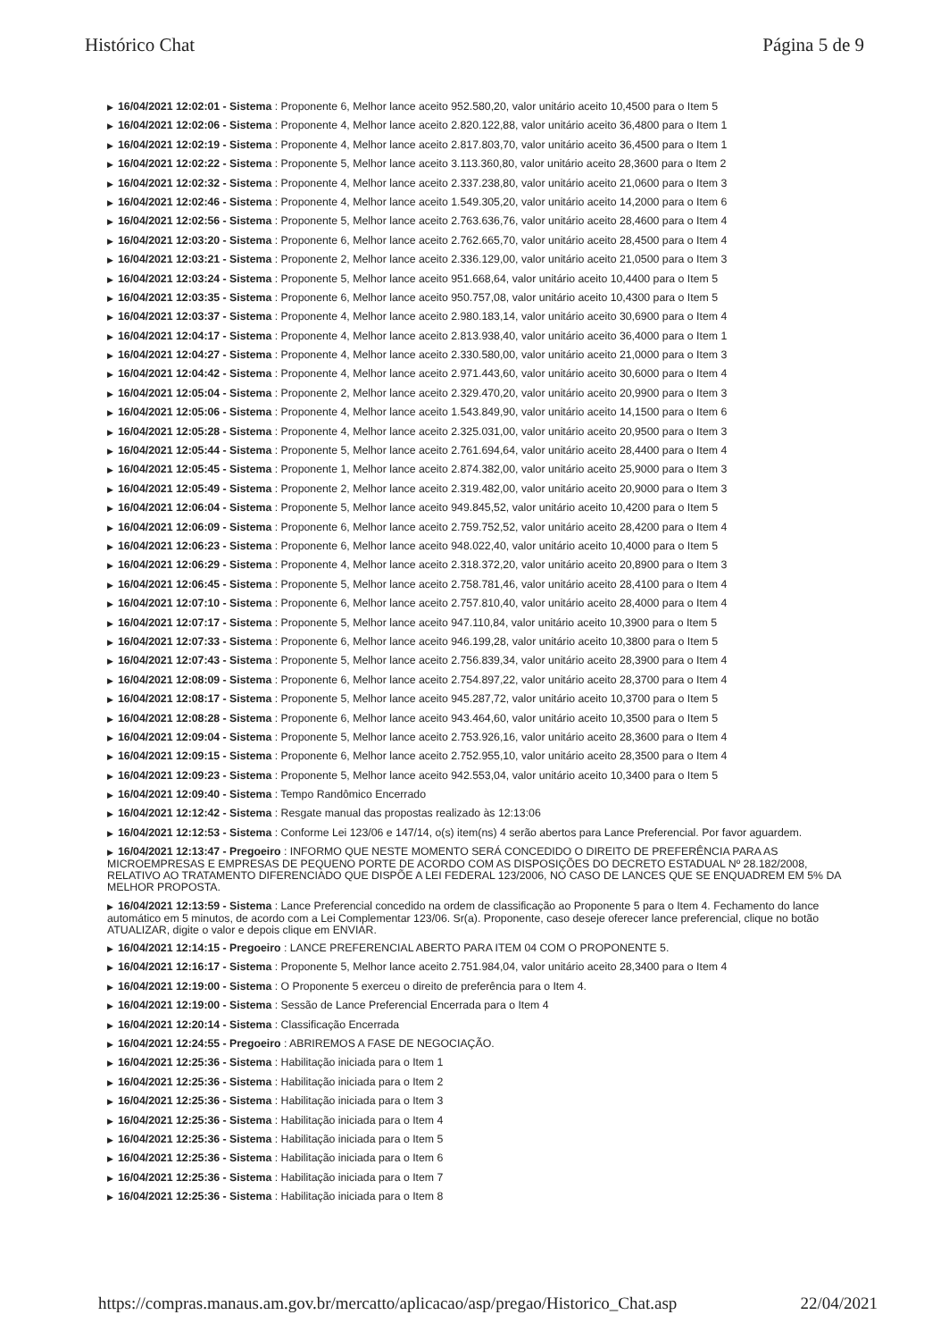Histórico Chat Página 5 de 9
▶ 16/04/2021 12:02:01 - Sistema : Proponente 6, Melhor lance aceito 952.580,20, valor unitário aceito 10,4500 para o Item 5
▶ 16/04/2021 12:02:06 - Sistema : Proponente 4, Melhor lance aceito 2.820.122,88, valor unitário aceito 36,4800 para o Item 1
▶ 16/04/2021 12:02:19 - Sistema : Proponente 4, Melhor lance aceito 2.817.803,70, valor unitário aceito 36,4500 para o Item 1
▶ 16/04/2021 12:02:22 - Sistema : Proponente 5, Melhor lance aceito 3.113.360,80, valor unitário aceito 28,3600 para o Item 2
▶ 16/04/2021 12:02:32 - Sistema : Proponente 4, Melhor lance aceito 2.337.238,80, valor unitário aceito 21,0600 para o Item 3
▶ 16/04/2021 12:02:46 - Sistema : Proponente 4, Melhor lance aceito 1.549.305,20, valor unitário aceito 14,2000 para o Item 6
▶ 16/04/2021 12:02:56 - Sistema : Proponente 5, Melhor lance aceito 2.763.636,76, valor unitário aceito 28,4600 para o Item 4
▶ 16/04/2021 12:03:20 - Sistema : Proponente 6, Melhor lance aceito 2.762.665,70, valor unitário aceito 28,4500 para o Item 4
▶ 16/04/2021 12:03:21 - Sistema : Proponente 2, Melhor lance aceito 2.336.129,00, valor unitário aceito 21,0500 para o Item 3
▶ 16/04/2021 12:03:24 - Sistema : Proponente 5, Melhor lance aceito 951.668,64, valor unitário aceito 10,4400 para o Item 5
▶ 16/04/2021 12:03:35 - Sistema : Proponente 6, Melhor lance aceito 950.757,08, valor unitário aceito 10,4300 para o Item 5
▶ 16/04/2021 12:03:37 - Sistema : Proponente 4, Melhor lance aceito 2.980.183,14, valor unitário aceito 30,6900 para o Item 4
▶ 16/04/2021 12:04:17 - Sistema : Proponente 4, Melhor lance aceito 2.813.938,40, valor unitário aceito 36,4000 para o Item 1
▶ 16/04/2021 12:04:27 - Sistema : Proponente 4, Melhor lance aceito 2.330.580,00, valor unitário aceito 21,0000 para o Item 3
▶ 16/04/2021 12:04:42 - Sistema : Proponente 4, Melhor lance aceito 2.971.443,60, valor unitário aceito 30,6000 para o Item 4
▶ 16/04/2021 12:05:04 - Sistema : Proponente 2, Melhor lance aceito 2.329.470,20, valor unitário aceito 20,9900 para o Item 3
▶ 16/04/2021 12:05:06 - Sistema : Proponente 4, Melhor lance aceito 1.543.849,90, valor unitário aceito 14,1500 para o Item 6
▶ 16/04/2021 12:05:28 - Sistema : Proponente 4, Melhor lance aceito 2.325.031,00, valor unitário aceito 20,9500 para o Item 3
▶ 16/04/2021 12:05:44 - Sistema : Proponente 5, Melhor lance aceito 2.761.694,64, valor unitário aceito 28,4400 para o Item 4
▶ 16/04/2021 12:05:45 - Sistema : Proponente 1, Melhor lance aceito 2.874.382,00, valor unitário aceito 25,9000 para o Item 3
▶ 16/04/2021 12:05:49 - Sistema : Proponente 2, Melhor lance aceito 2.319.482,00, valor unitário aceito 20,9000 para o Item 3
▶ 16/04/2021 12:06:04 - Sistema : Proponente 5, Melhor lance aceito 949.845,52, valor unitário aceito 10,4200 para o Item 5
▶ 16/04/2021 12:06:09 - Sistema : Proponente 6, Melhor lance aceito 2.759.752,52, valor unitário aceito 28,4200 para o Item 4
▶ 16/04/2021 12:06:23 - Sistema : Proponente 6, Melhor lance aceito 948.022,40, valor unitário aceito 10,4000 para o Item 5
▶ 16/04/2021 12:06:29 - Sistema : Proponente 4, Melhor lance aceito 2.318.372,20, valor unitário aceito 20,8900 para o Item 3
▶ 16/04/2021 12:06:45 - Sistema : Proponente 5, Melhor lance aceito 2.758.781,46, valor unitário aceito 28,4100 para o Item 4
▶ 16/04/2021 12:07:10 - Sistema : Proponente 6, Melhor lance aceito 2.757.810,40, valor unitário aceito 28,4000 para o Item 4
▶ 16/04/2021 12:07:17 - Sistema : Proponente 5, Melhor lance aceito 947.110,84, valor unitário aceito 10,3900 para o Item 5
▶ 16/04/2021 12:07:33 - Sistema : Proponente 6, Melhor lance aceito 946.199,28, valor unitário aceito 10,3800 para o Item 5
▶ 16/04/2021 12:07:43 - Sistema : Proponente 5, Melhor lance aceito 2.756.839,34, valor unitário aceito 28,3900 para o Item 4
▶ 16/04/2021 12:08:09 - Sistema : Proponente 6, Melhor lance aceito 2.754.897,22, valor unitário aceito 28,3700 para o Item 4
▶ 16/04/2021 12:08:17 - Sistema : Proponente 5, Melhor lance aceito 945.287,72, valor unitário aceito 10,3700 para o Item 5
▶ 16/04/2021 12:08:28 - Sistema : Proponente 6, Melhor lance aceito 943.464,60, valor unitário aceito 10,3500 para o Item 5
▶ 16/04/2021 12:09:04 - Sistema : Proponente 5, Melhor lance aceito 2.753.926,16, valor unitário aceito 28,3600 para o Item 4
▶ 16/04/2021 12:09:15 - Sistema : Proponente 6, Melhor lance aceito 2.752.955,10, valor unitário aceito 28,3500 para o Item 4
▶ 16/04/2021 12:09:23 - Sistema : Proponente 5, Melhor lance aceito 942.553,04, valor unitário aceito 10,3400 para o Item 5
▶ 16/04/2021 12:09:40 - Sistema : Tempo Randômico Encerrado
▶ 16/04/2021 12:12:42 - Sistema : Resgate manual das propostas realizado às 12:13:06
▶ 16/04/2021 12:12:53 - Sistema : Conforme Lei 123/06 e 147/14, o(s) item(ns) 4 serão abertos para Lance Preferencial. Por favor aguardem.
▶ 16/04/2021 12:13:47 - Pregoeiro : INFORMO QUE NESTE MOMENTO SERÁ CONCEDIDO O DIREITO DE PREFERÊNCIA PARA AS MICROEMPRESAS E EMPRESAS DE PEQUENO PORTE DE ACORDO COM AS DISPOSIÇÕES DO DECRETO ESTADUAL Nº 28.182/2008, RELATIVO AO TRATAMENTO DIFERENCIADO QUE DISPÕE A LEI FEDERAL 123/2006, NO CASO DE LANCES QUE SE ENQUADREM EM 5% DA MELHOR PROPOSTA.
▶ 16/04/2021 12:13:59 - Sistema : Lance Preferencial concedido na ordem de classificação ao Proponente 5 para o Item 4. Fechamento do lance automático em 5 minutos, de acordo com a Lei Complementar 123/06. Sr(a). Proponente, caso deseje oferecer lance preferencial, clique no botão ATUALIZAR, digite o valor e depois clique em ENVIAR.
▶ 16/04/2021 12:14:15 - Pregoeiro : LANCE PREFERENCIAL ABERTO PARA ITEM 04 COM O PROPONENTE 5.
▶ 16/04/2021 12:16:17 - Sistema : Proponente 5, Melhor lance aceito 2.751.984,04, valor unitário aceito 28,3400 para o Item 4
▶ 16/04/2021 12:19:00 - Sistema : O Proponente 5 exerceu o direito de preferência para o Item 4.
▶ 16/04/2021 12:19:00 - Sistema : Sessão de Lance Preferencial Encerrada para o Item 4
▶ 16/04/2021 12:20:14 - Sistema : Classificação Encerrada
▶ 16/04/2021 12:24:55 - Pregoeiro : ABRIREMOS A FASE DE NEGOCIAÇÃO.
▶ 16/04/2021 12:25:36 - Sistema : Habilitação iniciada para o Item 1
▶ 16/04/2021 12:25:36 - Sistema : Habilitação iniciada para o Item 2
▶ 16/04/2021 12:25:36 - Sistema : Habilitação iniciada para o Item 3
▶ 16/04/2021 12:25:36 - Sistema : Habilitação iniciada para o Item 4
▶ 16/04/2021 12:25:36 - Sistema : Habilitação iniciada para o Item 5
▶ 16/04/2021 12:25:36 - Sistema : Habilitação iniciada para o Item 6
▶ 16/04/2021 12:25:36 - Sistema : Habilitação iniciada para o Item 7
▶ 16/04/2021 12:25:36 - Sistema : Habilitação iniciada para o Item 8
https://compras.manaus.am.gov.br/mercatto/aplicacao/asp/pregao/Historico_Chat.asp 22/04/2021